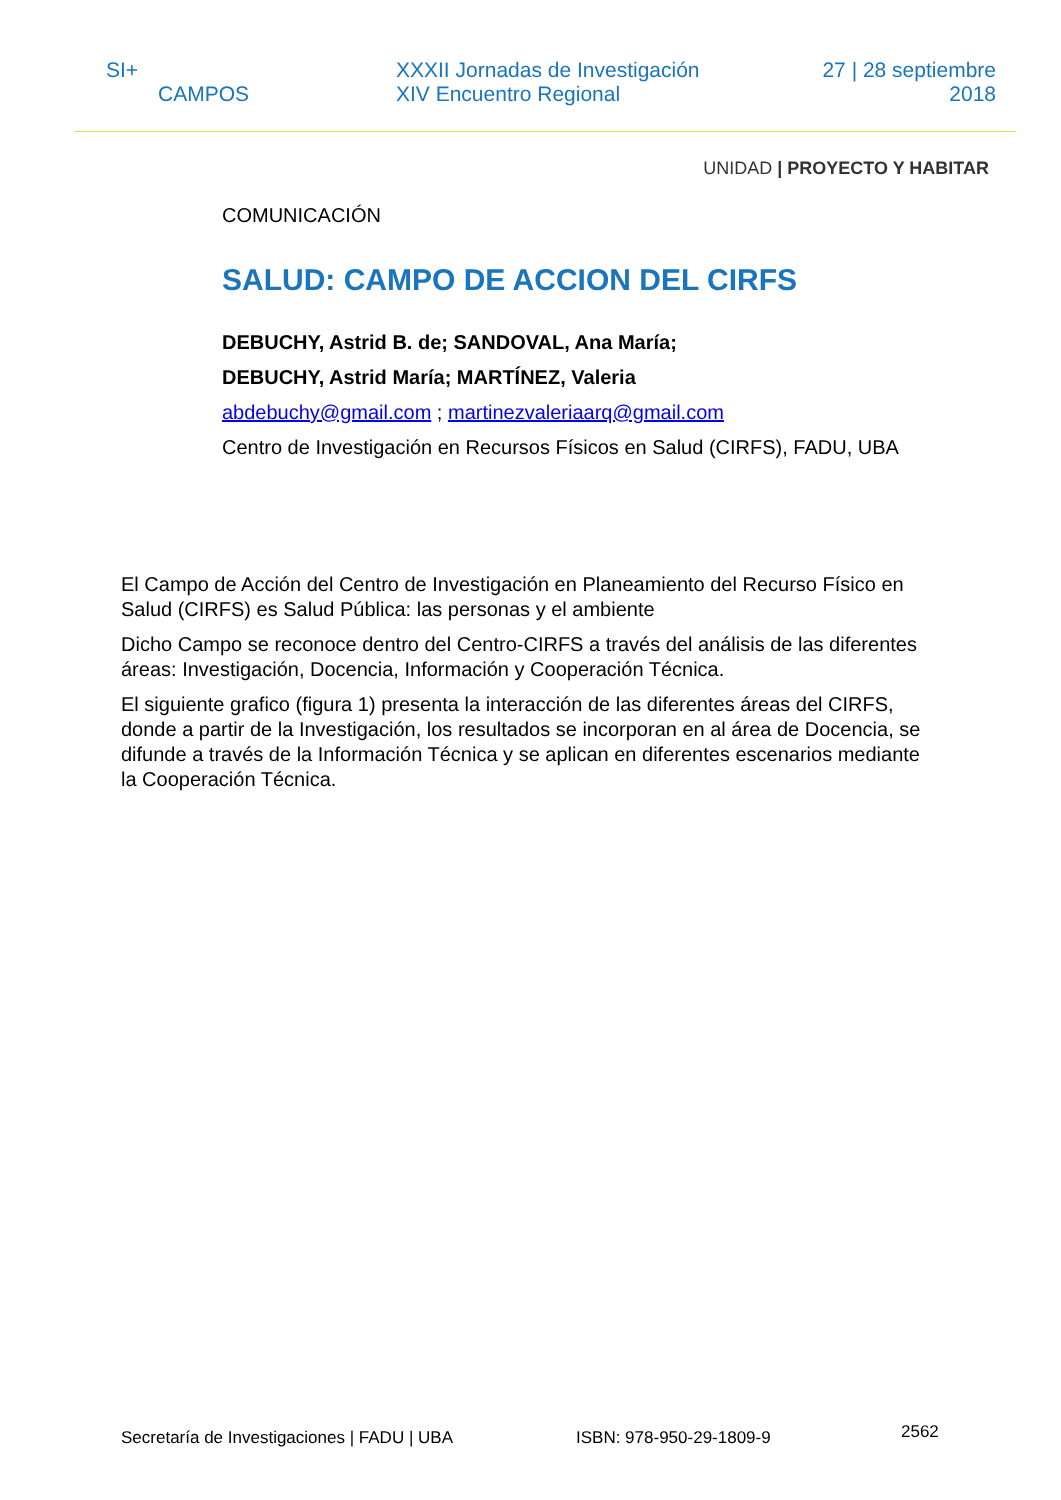SI+
CAMPOS
XXXII Jornadas de Investigación
XIV Encuentro Regional
27 | 28 septiembre
2018
UNIDAD | PROYECTO Y HABITAR
COMUNICACIÓN
SALUD: CAMPO DE ACCION DEL CIRFS
DEBUCHY, Astrid B. de; SANDOVAL, Ana María;
DEBUCHY, Astrid María; MARTÍNEZ, Valeria
abdebuchy@gmail.com ; martinezvaleriaarq@gmail.com
Centro de Investigación en Recursos Físicos en Salud (CIRFS), FADU, UBA
El Campo de Acción del Centro de Investigación en Planeamiento del Recurso Físico en Salud (CIRFS) es Salud Pública: las personas y el ambiente
Dicho Campo se reconoce dentro del Centro-CIRFS a través del análisis de las diferentes áreas: Investigación, Docencia, Información y Cooperación Técnica.
El siguiente grafico (figura 1) presenta la interacción de las diferentes áreas del CIRFS, donde a partir de la Investigación, los resultados se incorporan en al área de Docencia, se difunde a través de la Información Técnica y se aplican en diferentes escenarios mediante la Cooperación Técnica.
Secretaría de Investigaciones | FADU | UBA ISBN: 978-950-29-1809-9 2562